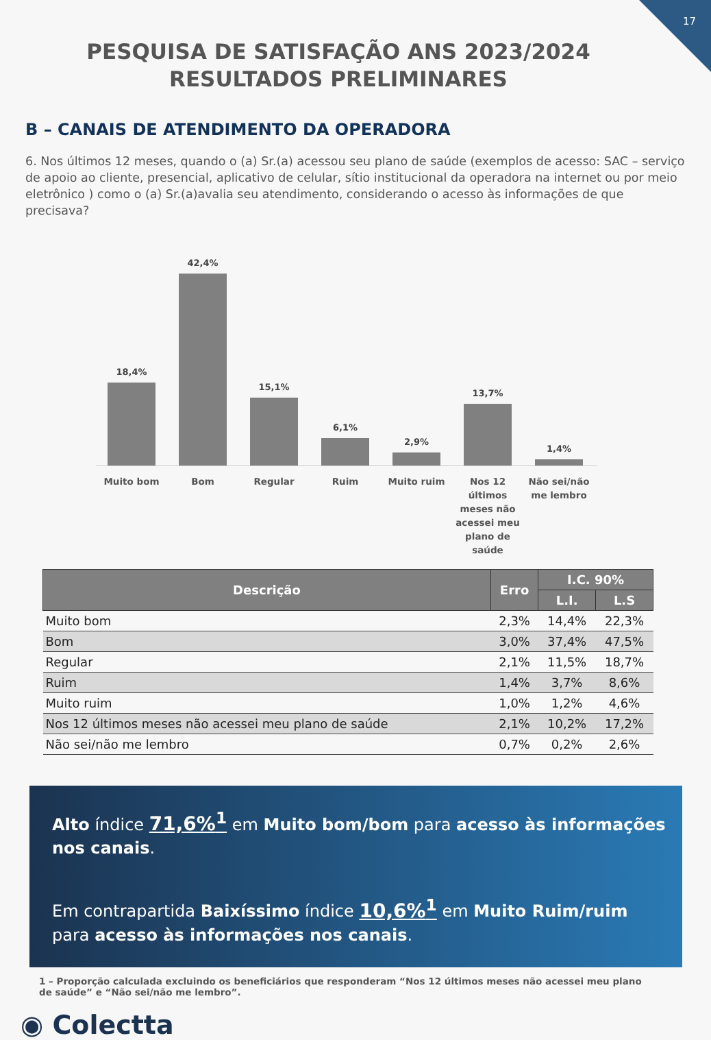17
PESQUISA DE SATISFAÇÃO ANS 2023/2024 RESULTADOS PRELIMINARES
B – CANAIS DE ATENDIMENTO DA OPERADORA
6. Nos últimos 12 meses, quando o (a) Sr.(a) acessou seu plano de saúde (exemplos de acesso: SAC – serviço de apoio ao cliente, presencial, aplicativo de celular, sítio institucional da operadora na internet ou por meio eletrônico ) como o (a) Sr.(a)avalia seu atendimento, considerando o acesso às informações de que precisava?
18,4%
42,4%
15,1%
6,1%
2,9%
13,7%
1,4%
Muito bom Bom Regular Ruim Muito ruim Nos 12 últimos meses não acessei meu plano de saúde
Não sei/não me lembro
| Descrição | Erro | I.C. 90% | |
| --- | --- | --- | --- |
| | | L.I. | L.S |
| Muito bom | 2,3% | 14,4% | 22,3% |
| Bom | 3,0% | 37,4% | 47,5% |
| Regular | 2,1% | 11,5% | 18,7% |
| Ruim | 1,4% | 3,7% | 8,6% |
| Muito ruim | 1,0% | 1,2% | 4,6% |
| Nos 12 últimos meses não acessei meu plano de saúde | 2,1% | 10,2% | 17,2% |
| Não sei/não me lembro | 0,7% | 0,2% | 2,6% |
Alto índice 71,6%<sup>1</sup> em Muito bom/bom para acesso às informações nos canais.
Em contrapartida Baixíssimo índice 10,6%<sup>1</sup> em Muito Ruim/ruim para acesso às informações nos canais.
1 – Proporção calculada excluindo os beneficiários que responderam “Nos 12 últimos meses não acessei meu plano de saúde” e “Não sei/não me lembro”.
◉ Colectta